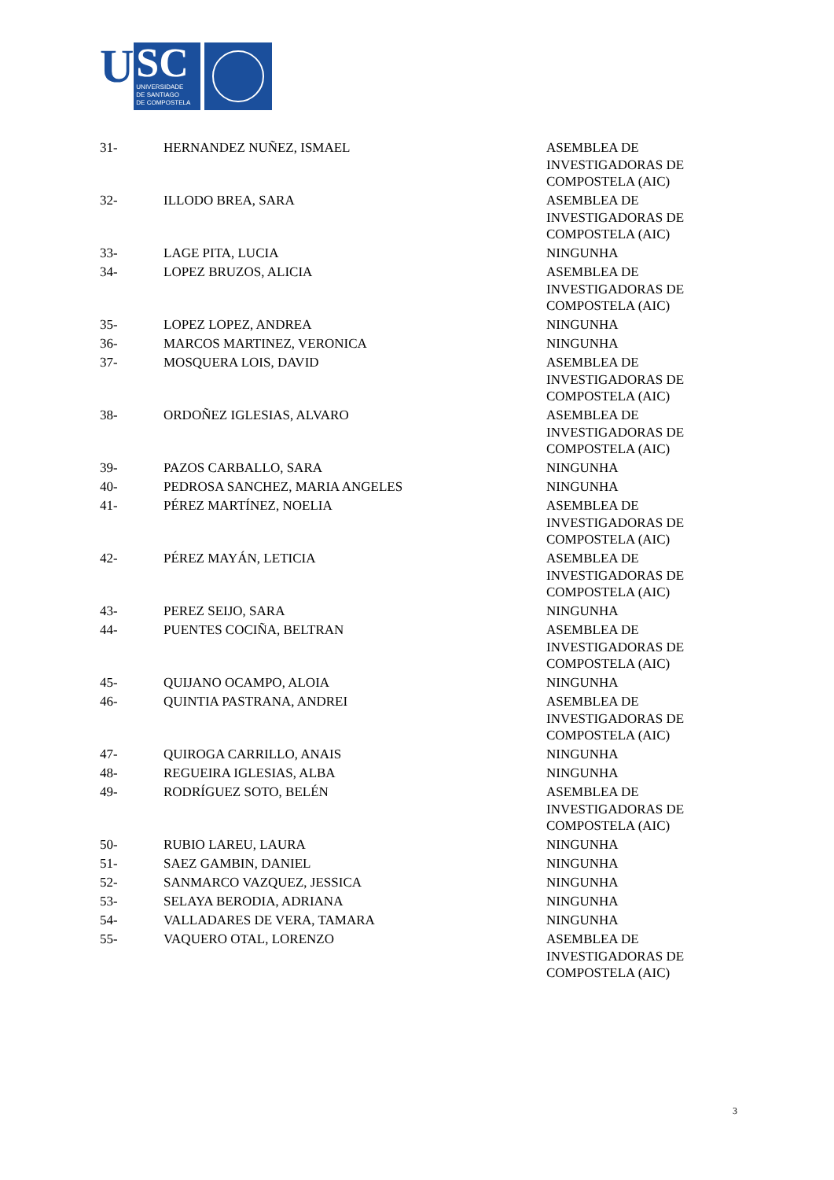U
SC
UNIVERSIDADE
DE SANTIAGO
DE COMPOSTELA
| 31- | HERNANDEZ NUÑEZ, ISMAEL | ASEMBLEA DE INVESTIGADORAS DE COMPOSTELA (AIC) |
| 32- | ILLODO BREA, SARA | ASEMBLEA DE INVESTIGADORAS DE COMPOSTELA (AIC) |
| 33- | LAGE PITA, LUCIA | NINGUNHA |
| 34- | LOPEZ BRUZOS, ALICIA | ASEMBLEA DE INVESTIGADORAS DE COMPOSTELA (AIC) |
| 35- | LOPEZ LOPEZ, ANDREA | NINGUNHA |
| 36- | MARCOS MARTINEZ, VERONICA | NINGUNHA |
| 37- | MOSQUERA LOIS, DAVID | ASEMBLEA DE INVESTIGADORAS DE COMPOSTELA (AIC) |
| 38- | ORDOÑEZ IGLESIAS, ALVARO | ASEMBLEA DE INVESTIGADORAS DE COMPOSTELA (AIC) |
| 39- | PAZOS CARBALLO, SARA | NINGUNHA |
| 40- | PEDROSA SANCHEZ, MARIA ANGELES | NINGUNHA |
| 41- | PÉREZ MARTÍNEZ, NOELIA | ASEMBLEA DE INVESTIGADORAS DE COMPOSTELA (AIC) |
| 42- | PÉREZ MAYÁN, LETICIA | ASEMBLEA DE INVESTIGADORAS DE COMPOSTELA (AIC) |
| 43- | PEREZ SEIJO, SARA | NINGUNHA |
| 44- | PUENTES COCIÑA, BELTRAN | ASEMBLEA DE INVESTIGADORAS DE COMPOSTELA (AIC) |
| 45- | QUIJANO OCAMPO, ALOIA | NINGUNHA |
| 46- | QUINTIA PASTRANA, ANDREI | ASEMBLEA DE INVESTIGADORAS DE COMPOSTELA (AIC) |
| 47- | QUIROGA CARRILLO, ANAIS | NINGUNHA |
| 48- | REGUEIRA IGLESIAS, ALBA | NINGUNHA |
| 49- | RODRÍGUEZ SOTO, BELÉN | ASEMBLEA DE INVESTIGADORAS DE COMPOSTELA (AIC) |
| 50- | RUBIO LAREU, LAURA | NINGUNHA |
| 51- | SAEZ GAMBIN, DANIEL | NINGUNHA |
| 52- | SANMARCO VAZQUEZ, JESSICA | NINGUNHA |
| 53- | SELAYA BERODIA, ADRIANA | NINGUNHA |
| 54- | VALLADARES DE VERA, TAMARA | NINGUNHA |
| 55- | VAQUERO OTAL, LORENZO | ASEMBLEA DE INVESTIGADORAS DE COMPOSTELA (AIC) |
3